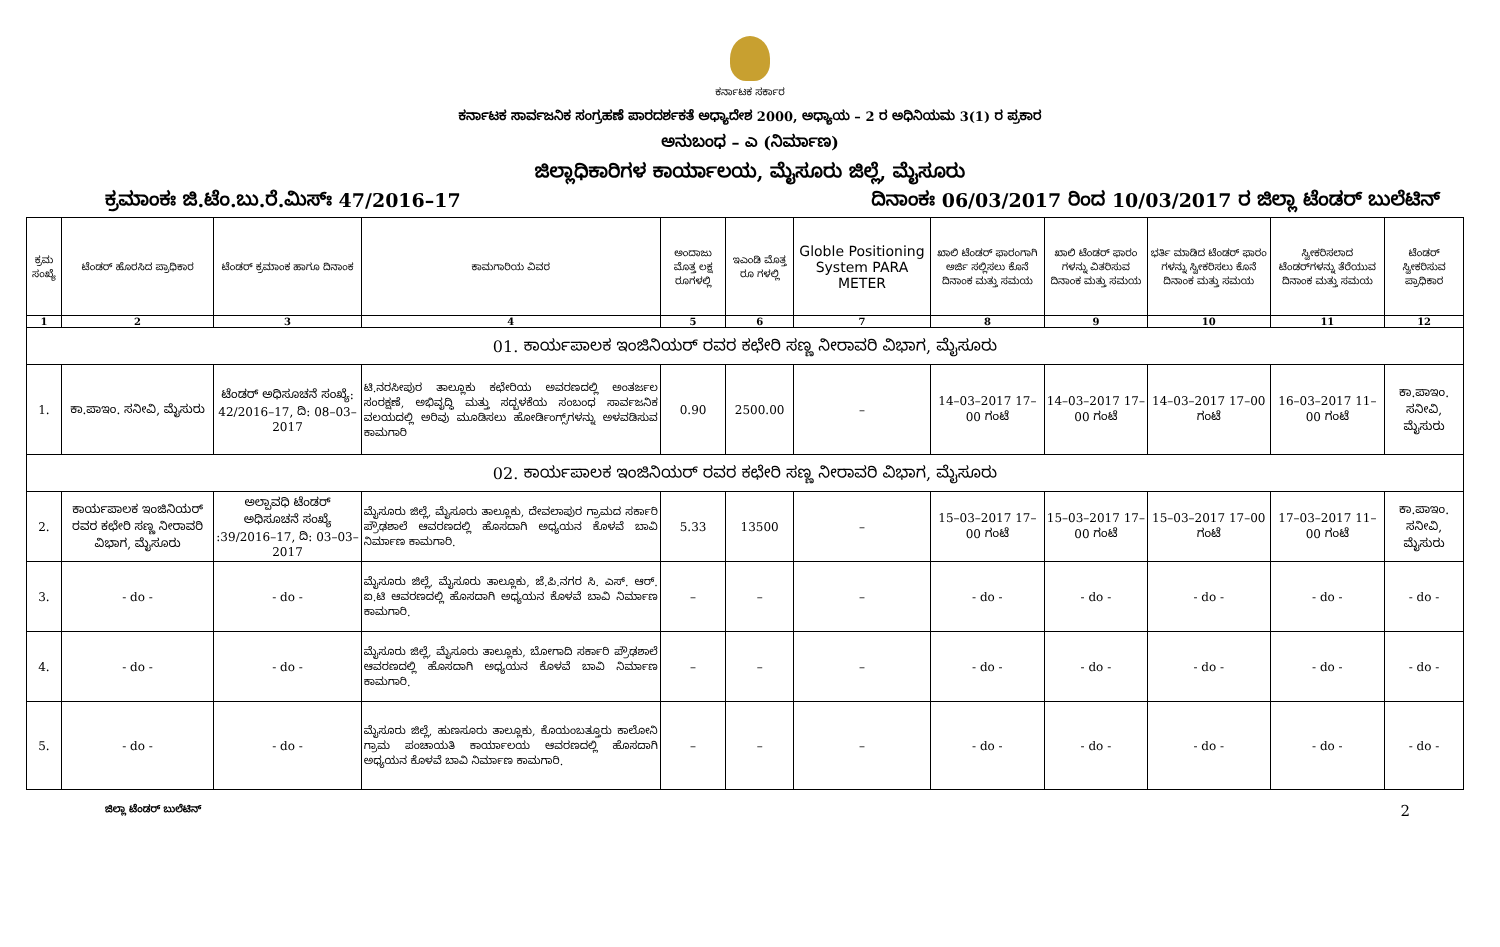ಕರ್ನಾಟಕ ಸರ್ಕಾರ
ಕರ್ನಾಟಕ ಸಾರ್ವಜನಿಕ ಸಂಗ್ರಹಣೆ ಪಾರದರ್ಶಕತೆ ಅಧ್ಯಾದೇಶ 2000, ಅಧ್ಯಾಯ – 2 ರ ಅಧಿನಿಯಮ 3(1) ರ ಪ್ರಕಾರ
ಅನುಬಂಧ – ಎ (ನಿರ್ಮಾಣ)
ಜಿಲ್ಲಾಧಿಕಾರಿಗಳ ಕಾರ್ಯಾಲಯ, ಮೈಸೂರು ಜಿಲ್ಲೆ, ಮೈಸೂರು
ಕ್ರಮಾಂಕಃ ಜಿ.ಟೆಂ.ಬು.ರೆ.ಮಿಸ್ಃ 47/2016–17 ದಿನಾಂಕಃ 06/03/2017 ರಿಂದ 10/03/2017 ರ ಜಿಲ್ಲಾ ಟೆಂಡರ್ ಬುಲೆಟಿನ್
| ಕ್ರಮ ಸಂಖ್ಯೆ | ಟೆಂಡರ್ ಹೊರಸಿದ ಪ್ರಾಧಿಕಾರ | ಟೆಂಡರ್ ಕ್ರಮಾಂಕ ಹಾಗೂ ದಿನಾಂಕ | ಕಾಮಗಾರಿಯ ವಿವರ | ಅಂದಾಜು ಮೊತ್ತ ಲಕ್ಷ ರೂಗಳಲ್ಲಿ | ಇಎಂಡಿ ಮೊತ್ತ ರೂ ಗಳಲ್ಲಿ | Globle Positioning System PARA METER | ಖಾಲಿ ಟೆಂಡರ್ ಫಾರಂಗಾಗಿ ಅರ್ಜಿ ಸಲ್ಲಿಸಲು ಕೊನೆ ದಿನಾಂಕ ಮತ್ತು ಸಮಯ | ಖಾಲಿ ಟೆಂಡರ್ ಫಾರಂ ಗಳನ್ನು ವಿತರಿಸುವ ದಿನಾಂಕ ಮತ್ತು ಸಮಯ | ಭರ್ತಿ ಮಾಡಿದ ಟೆಂಡರ್ ಫಾರಂ ಗಳನ್ನು ಸ್ವೀಕರಿಸಲು ಕೊನೆ ದಿನಾಂಕ ಮತ್ತು ಸಮಯ | ಸ್ವೀಕರಿಸಲಾದ ಟೆಂಡರ್‌ಗಳನ್ನು ತೆರೆಯುವ ದಿನಾಂಕ ಮತ್ತು ಸಮಯ | ಟೆಂಡರ್ ಸ್ವೀಕರಿಸುವ ಪ್ರಾಧಿಕಾರ |
| --- | --- | --- | --- | --- | --- | --- | --- | --- | --- | --- | --- |
| 1 | 2 | 3 | 4 | 5 | 6 | 7 | 8 | 9 | 10 | 11 | 12 |
| 01. ಕಾರ್ಯಪಾಲಕ ಇಂಜಿನಿಯರ್ ರವರ ಕಛೇರಿ ಸಣ್ಣ ನೀರಾವರಿ ವಿಭಾಗ, ಮೈಸೂರು | | | | | | | | | | | |
| 1. | ಕಾ.ಪಾಇಂ. ಸನೀವಿ, ಮೈಸುರು | ಟೆಂಡರ್ ಅಧಿಸೂಚನೆ ಸಂಖ್ಯೆ: 42/2016–17, ದಿ: 08–03–2017 | ಟಿ.ನರಸೀಪುರ ತಾಲ್ಲೂಕು ಕಛೇರಿಯ ಅವರಣದಲ್ಲಿ ಅಂತರ್ಜಲ ಸಂರಕ್ಷಣೆ, ಅಭಿವೃದ್ಧಿ ಮತ್ತು ಸದ್ಬಳಕೆಯ ಸಂಬಂಧ ಸಾರ್ವಜನಿಕ ವಲಯದಲ್ಲಿ ಅರಿವು ಮೂಡಿಸಲು ಹೋರ್ಡಿಂಗ್ಸ್‌ಗಳನ್ನು ಅಳವಡಿಸುವ ಕಾಮಗಾರಿ | 0.90 | 2500.00 | – | 14–03–2017 17–00 ಗಂಟೆ | 14–03–2017 17–00 ಗಂಟೆ | 14–03–2017 17–00 ಗಂಟೆ | 16–03–2017 11–00 ಗಂಟೆ | ಕಾ.ಪಾಇಂ. ಸನೀವಿ, ಮೈಸುರು |
| 02. ಕಾರ್ಯಪಾಲಕ ಇಂಜಿನಿಯರ್ ರವರ ಕಛೇರಿ ಸಣ್ಣ ನೀರಾವರಿ ವಿಭಾಗ, ಮೈಸೂರು | | | | | | | | | | | |
| 2. | ಕಾರ್ಯಪಾಲಕ ಇಂಜಿನಿಯರ್ ರವರ ಕಛೇರಿ ಸಣ್ಣ ನೀರಾವರಿ ವಿಭಾಗ, ಮೈಸೂರು | ಅಲ್ಪಾವಧಿ ಟೆಂಡರ್ ಅಧಿಸೂಚನೆ ಸಂಖ್ಯೆ :39/2016–17, ದಿ: 03–03–2017 | ಮೈಸೂರು ಜಿಲ್ಲೆ, ಮೈಸೂರು ತಾಲ್ಲೂಕು, ದೇವಲಾಪುರ ಗ್ರಾಮದ ಸರ್ಕಾರಿ ಪ್ರೌಢಶಾಲೆ ಆವರಣದಲ್ಲಿ ಹೊಸದಾಗಿ ಅಧ್ಯಯನ ಕೊಳವೆ ಬಾವಿ ನಿರ್ಮಾಣ ಕಾಮಗಾರಿ. | 5.33 | 13500 | – | 15–03–2017 17–00 ಗಂಟೆ | 15–03–2017 17–00 ಗಂಟೆ | 15–03–2017 17–00 ಗಂಟೆ | 17–03–2017 11–00 ಗಂಟೆ | ಕಾ.ಪಾಇಂ. ಸನೀವಿ, ಮೈಸುರು |
| 3. | - do - | - do - | ಮೈಸೂರು ಜಿಲ್ಲೆ, ಮೈಸೂರು ತಾಲ್ಲೂಕು, ಜೆ.ಪಿ.ನಗರ ಸಿ. ಎಸ್. ಆರ್. ಐ.ಟಿ ಆವರಣದಲ್ಲಿ ಹೊಸದಾಗಿ ಅಧ್ಯಯನ ಕೊಳವೆ ಬಾವಿ ನಿರ್ಮಾಣ ಕಾಮಗಾರಿ. | – | – | – | - do - | - do - | - do - | - do - | - do - |
| 4. | - do - | - do - | ಮೈಸೂರು ಜಿಲ್ಲೆ, ಮೈಸೂರು ತಾಲ್ಲೂಕು, ಬೋಗಾದಿ ಸರ್ಕಾರಿ ಪ್ರೌಢಶಾಲೆ ಆವರಣದಲ್ಲಿ ಹೊಸದಾಗಿ ಅಧ್ಯಯನ ಕೊಳವೆ ಬಾವಿ ನಿರ್ಮಾಣ ಕಾಮಗಾರಿ. | – | – | – | - do - | - do - | - do - | - do - | - do - |
| 5. | - do - | - do - | ಮೈಸೂರು ಜಿಲ್ಲೆ, ಹುಣಸೂರು ತಾಲ್ಲೂಕು, ಕೊಯಂಬತ್ತೂರು ಕಾಲೋನಿ ಗ್ರಾಮ ಪಂಚಾಯತಿ ಕಾರ್ಯಾಲಯ ಆವರಣದಲ್ಲಿ ಹೊಸದಾಗಿ ಅಧ್ಯಯನ ಕೊಳವೆ ಬಾವಿ ನಿರ್ಮಾಣ ಕಾಮಗಾರಿ. | – | – | – | - do - | - do - | - do - | - do - | - do - |
ಜಿಲ್ಲಾ ಟೆಂಡರ್ ಬುಲೆಟಿನ್ 2